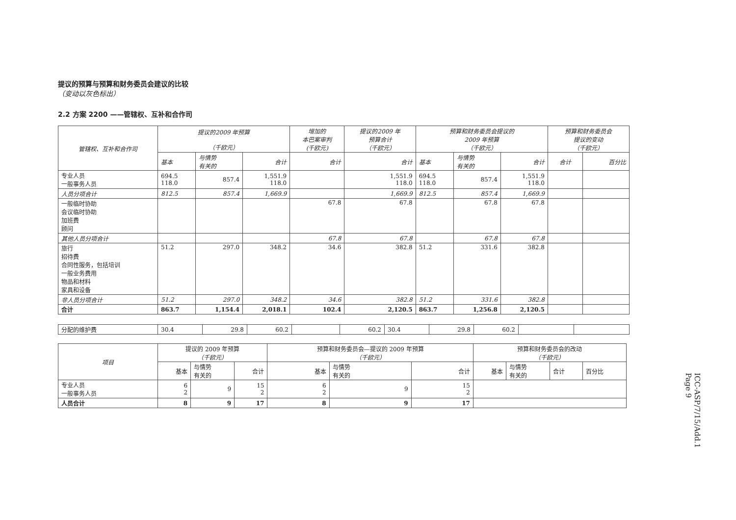提议的预算与预算和财务委员会建议的比较
（变动以灰色标出）
2.2 方案 2200 ——管辖权、互补和合作司
| 管辖权、互补和合作司 | 提议的2009 年预算 （千欧元） | | | 增加的 本巴案审判 (千欧元) | 提议的2009 年 预算合计 （千欧元） | 预算和财务委员会提议的 2009 年预算 （千欧元） | | | 预算和财务委员会 提议的变动 （千欧元） | |
| --- | --- | --- | --- | --- | --- | --- | --- | --- | --- | --- |
| | 基本 | 与情势 有关的 | 合计 | 合计 | 合计 | 基本 | 与情势 有关的 | 合计 | 合计 | 百分比 |
| 专业人员 一般事务人员 | 694.5 118.0 | 857.4 | 1,551.9 118.0 | | 1,551.9 118.0 | 694.5 118.0 | 857.4 | 1,551.9 118.0 | | |
| 人员分项合计 | 812.5 | 857.4 | 1,669.9 | | 1,669.9 | 812.5 | 857.4 | 1,669.9 | | |
| 一般临时协助 会议临时协助 加班费 顾问 | | | | 67.8 | 67.8 | | 67.8 | 67.8 | | |
| 其他人员分项合计 | | | | 67.8 | 67.8 | | 67.8 | 67.8 | | |
| 旅行 招待费 合同性服务，包括培训 一般业务费用 物品和材料 家具和设备 | 51.2 | 297.0 | 348.2 | 34.6 | 382.8 | 51.2 | 331.6 | 382.8 | | |
| 非人员分项合计 | 51.2 | 297.0 | 348.2 | 34.6 | 382.8 | 51.2 | 331.6 | 382.8 | | |
| 合计 | 863.7 | 1,154.4 | 2,018.1 | 102.4 | 2,120.5 | 863.7 | 1,256.8 | 2,120.5 | | |
| 分配的维护费 | 30.4 | 29.8 | 60.2 | | 60.2 | 30.4 | 29.8 | 60.2 | | |
| 项目 | 提议的 2009 年预算 （千欧元） | | | 预算和财务委员会—提议的 2009 年预算 （千欧元） | | | 预算和财务委员会的改动 （千欧元） | | | |
| --- | --- | --- | --- | --- | --- | --- | --- | --- | --- | --- |
| | 基本 | 与情势 有关的 | 合计 | 基本 | 与情势 有关的 | 合计 | 基本 | 与情势 有关的 | 合计 | 百分比 |
| 专业人员 一般事务人员 | 6 2 | 9 | 15 2 | 6 2 | 9 | 15 2 | | | | |
| 人员合计 | 8 | 9 | 17 | 8 | 9 | 17 | | | | |
ICC-ASP/7/15/Add.1
Page 9